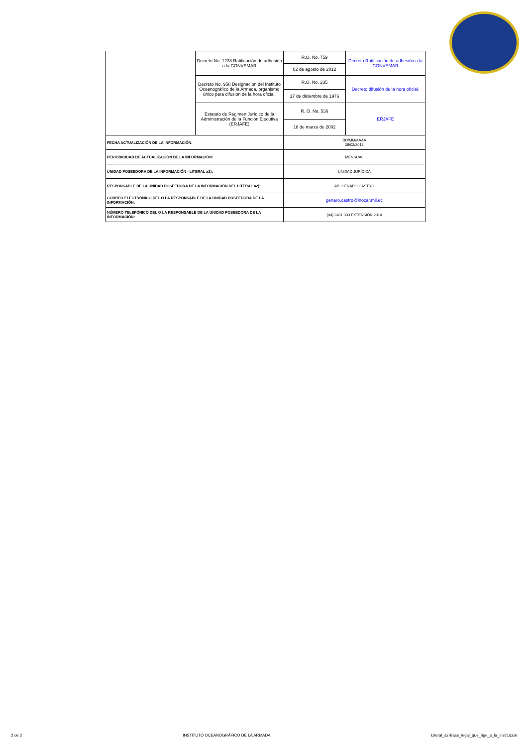| | Decreto No. 1238 Ratificación de adhesión a la CONVEMAR | R.O. No. 759 | Decreto Ratificación de adhesión a la CONVEMAR |
| | | 02 de agosto de 2012 | |
| | Decreto No. 958 Designación del Instituto Oceanográfico de la Armada, organismo único para difusión de la hora oficial. | R.O. No. 235 | Decreto difusión de la hora oficial. |
| | | 17 de diciembre de 1976 | |
| | Estatuto de Régimen Jurídico de la Administración de la Función Ejecutiva (ERJAFE) | R. O. No. 536 | ERJAFE |
| | | 18 de marzo de 2002 | |
| FECHA ACTUALIZACIÓN DE LA INFORMACIÓN: | | DD/MM/AAAA 28/02/2018 | |
| PERIODICIDAD DE ACTUALIZACIÓN DE LA INFORMACIÓN: | | MENSUAL | |
| UNIDAD POSEEDORA DE LA INFORMACIÓN - LITERAL a2): | | UNIDAD JURÍDICA | |
| RESPONSABLE DE LA UNIDAD POSEEDORA DE LA INFORMACIÓN DEL LITERAL a2): | | AB. GENARO CASTRO | |
| CORREO ELECTRÓNICO DEL O LA RESPONSABLE DE LA UNIDAD POSEEDORA DE LA INFORMACIÓN: | | genaro.castro@inocar.mil.ec | |
| NÚMERO TELEFÓNICO DEL O LA RESPONSABLE DE LA UNIDAD POSEEDORA DE LA INFORMACIÓN: | | (04) 2481 300 EXTENSIÓN 2014 | |
2 de 2 INSTITUTO OCEANOGRÁFICO DE LA ARMADA Literal_a2-Base_legal_que_rige_a_la_institucion